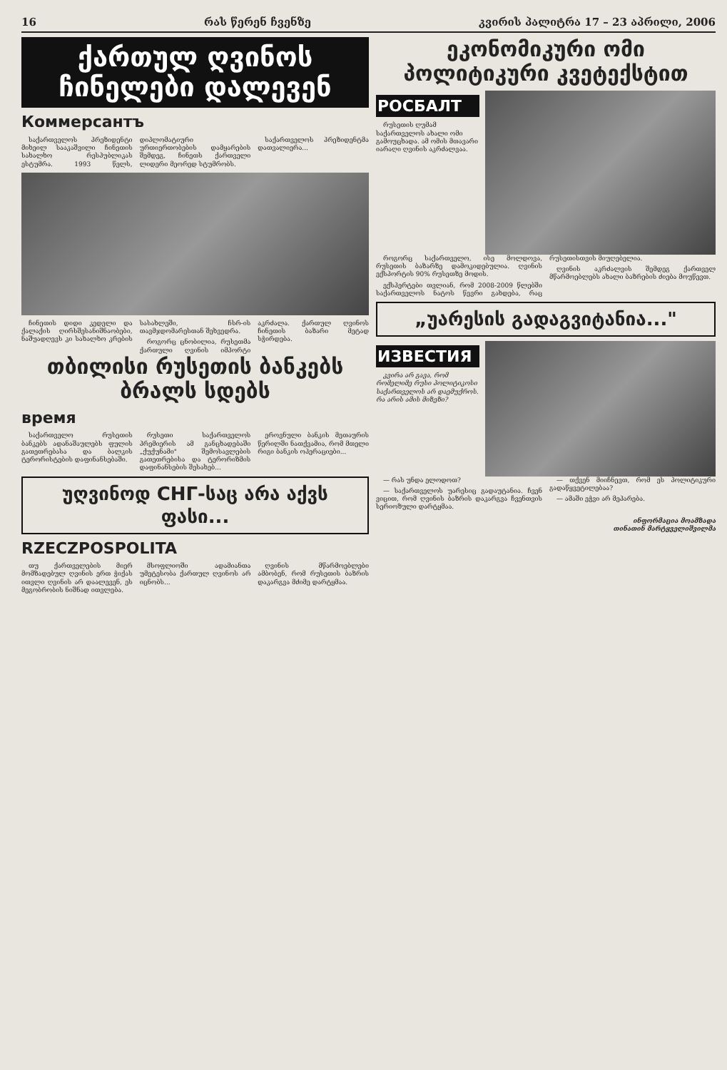16 რას წერენ ჩვენზე კვირის პალიტრა 17 – 23 აპრილი, 2006
ქართულ ღვინოს
ჩინელები დალევენ
Коммерсантъ
საქართველოს პრეზიდენტი მიხეილ სააკაშვილი ჩინეთის სახალხო რესპუბლიკას ესტუმრა. 1993 წელს, დიპლომატიური ურთიერთობების დამყარების შემდეგ, ჩინეთს ქართველი ლიდერი მეორედ სტუმრობს.
საქართველოს პრეზიდენტმა დათვალიერა...
ჩინეთის დიდი კედელი და ქალაქის ღირსშესანიშნაობები, ნაშუადღევს კი სახალხო კრების სასახლეში, ჩსრ-ის თავმჯდომარესთან შეხვედრა.
როგორც ცნობილია, რუსეთმა ქართული ღვინის იმპორტი აკრძალა. ქართულ ღვინოს ჩინეთის ბაზარი მეტად სჭირდება.
თბილისი რუსეთის ბანკებს ბრალს სდებს
время
საქართველო რუსეთის ბანკებს ადანაშაულებს ფულის გათეთრებასა და ბალკის ტერორისტების დაფინანსებაში.
რუსეთი საქართველოს პრემიერის ამ განცხადებაში „ქუქუნამი" შემოსავლების გათეთრებისა და ტერორიზმის დაფინანსების შესახებ...
ეროვნული ბანკის მეთაურის წერილში ნათქვამია, რომ მთელი რიგი ბანკის ოპერაციები...
უღვინოდ CHГ-საც არა აქვს ფასი...
RZECZPOSPOLITA
თუ ქართველების მიერ მომზადებულ ღვინის ერთ ჭიქას ითვლი ღვინის არ დაალევენ, ეს მეგობრობის ნიშნად ითვლება.
მსოფლიოში ადამიანთა უმეტესობა ქართულ ღვინოს არ იცნობს...
ღვინის მწარმოებლები ამბობენ, რომ რუსეთის ბაზრის დაკარგვა მძიმე დარტყმაა.
ეკონომიკური ომი
პოლიტიკური კვეტექსტით
РОСБАЛТ
რუსეთის ღუმამ საქართველოს ახალი ომი გამოუცხადა. ამ ომის მთავარი იარაღი ღვინის აკრძალვაა.
როგორც საქართველო, ისე მოლდოვა, რუსეთის ბაზარზე დამოკიდებულია. ღვინის ექსპორტის 90% რუსეთზე მოდის.
ექსპერტები თვლიან, რომ 2008-2009 წლებში საქართველოს ნატოს წევრი გახდება, რაც რუსეთისთვის მიუღებელია.
ღვინის აკრძალვის შემდეგ ქართველ მწარმოებლებს ახალი ბაზრების ძიება მოუწევთ.
„უარესის გადაგვიტანია..."
ИЗВЕСТИЯ
კვირა არ გავა, რომ რომელიმე რუსი პოლიტიკოსი საქართველოს არ დაემუქროს. რა არის ამის მიზეზი?
— რას უნდა ელოდოთ?
— საქართველოს უარესიც გადაუტანია. ჩვენ ვიცით, რომ ღვინის ბაზრის დაკარგვა ჩვენთვის სერიოზული დარტყმაა.
— თქვენ მიიჩნევთ, რომ ეს პოლიტიკური გადაწყვეტილებაა?
— ამაში ეჭვი არ მეპარება.
ინფორმაცია მოამზადა
თინათინ მარტყველიშვილმა